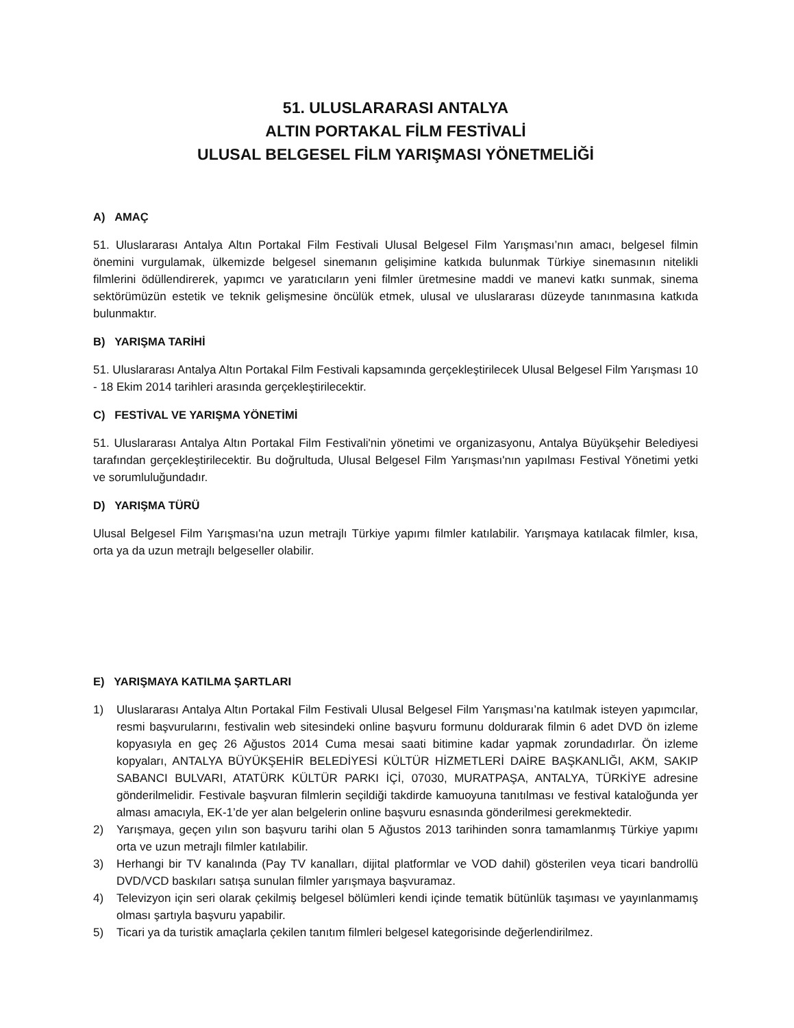51. ULUSLARARASI ANTALYA
ALTIN PORTAKAL FİLM FESTİVALİ
ULUSAL BELGESEL FİLM YARIŞMASI YÖNETMELİĞİ
A) AMAÇ
51. Uluslararası Antalya Altın Portakal Film Festivali Ulusal Belgesel Film Yarışması’nın amacı, belgesel filmin önemini vurgulamak, ülkemizde belgesel sinemanın gelişimine katkıda bulunmak Türkiye sinemasının nitelikli filmlerini ödüllendirerek, yapımcı ve yaratıcıların yeni filmler üretmesine maddi ve manevi katkı sunmak, sinema sektörümüzün estetik ve teknik gelişmesine öncülük etmek, ulusal ve uluslararası düzeyde tanınmasına katkıda bulunmaktır.
B) YARIŞMA TARİHİ
51. Uluslararası Antalya Altın Portakal Film Festivali kapsamında gerçekleştirilecek Ulusal Belgesel Film Yarışması 10 - 18 Ekim 2014 tarihleri arasında gerçekleştirilecektir.
C) FESTİVAL VE YARIŞMA YÖNETİMİ
51. Uluslararası Antalya Altın Portakal Film Festivali'nin yönetimi ve organizasyonu, Antalya Büyükşehir Belediyesi tarafından gerçekleştirilecektir. Bu doğrultuda, Ulusal Belgesel Film Yarışması'nın yapılması Festival Yönetimi yetki ve sorumluluğundadır.
D) YARIŞMA TÜRÜ
Ulusal Belgesel Film Yarışması'na uzun metrajlı Türkiye yapımı filmler katılabilir. Yarışmaya katılacak filmler, kısa, orta ya da uzun metrajlı belgeseller olabilir.
E) YARIŞMAYA KATILMA ŞARTLARI
1) Uluslararası Antalya Altın Portakal Film Festivali Ulusal Belgesel Film Yarışması’na katılmak isteyen yapımcılar, resmi başvurularını, festivalin web sitesindeki online başvuru formunu doldurarak filmin 6 adet DVD ön izleme kopyasıyla en geç 26 Ağustos 2014 Cuma mesai saati bitimine kadar yapmak zorundadırlar. Ön izleme kopyaları, ANTALYA BÜYÜKŞEHİR BELEDİYESİ KÜLTÜR HİZMETLERİ DAİRE BAŞKANLIĞI, AKM, SAKIP SABANCI BULVARI, ATATÜRK KÜLTÜR PARKI İÇİ, 07030, MURATPAŞA, ANTALYA, TÜRKİYE adresine gönderilmelidir. Festivale başvuran filmlerin seçildiği takdirde kamuoyuna tanıtılması ve festival kataloğunda yer alması amacıyla, EK-1’de yer alan belgelerin online başvuru esnasında gönderilmesi gerekmektedir.
2) Yarışmaya, geçen yılın son başvuru tarihi olan 5 Ağustos 2013 tarihinden sonra tamamlanmış Türkiye yapımı orta ve uzun metrajlı filmler katılabilir.
3) Herhangi bir TV kanalında (Pay TV kanalları, dijital platformlar ve VOD dahil) gösterilen veya ticari bandrollü DVD/VCD baskıları satışa sunulan filmler yarışmaya başvuramaz.
4) Televizyon için seri olarak çekilmiş belgesel bölümleri kendi içinde tematik bütünlük taşıması ve yayınlanmamış olması şartıyla başvuru yapabilir.
5) Ticari ya da turistik amaçlarla çekilen tanıtım filmleri belgesel kategorisinde değerlendirilmez.